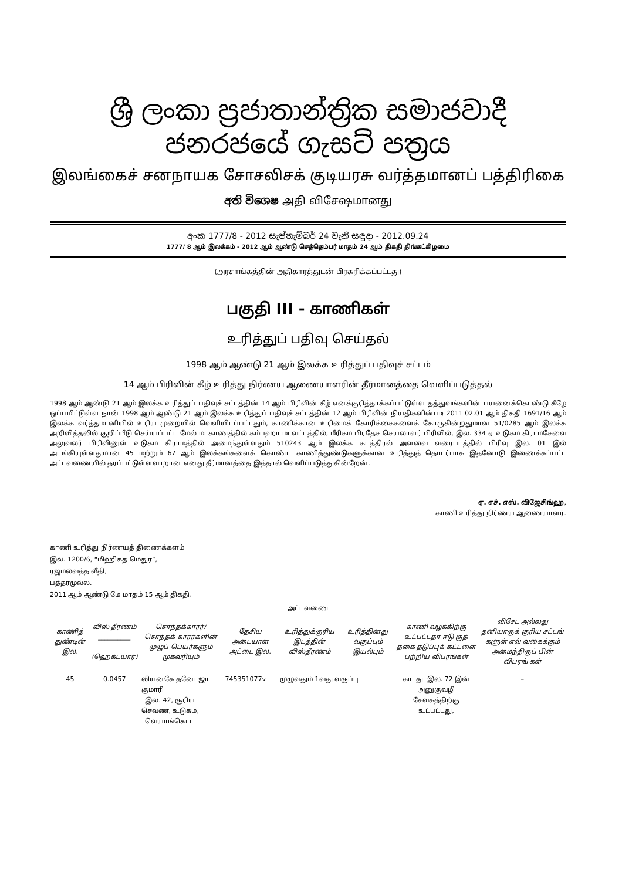ශ්‍රී ලංකා ප්‍රජාතාන්ත්‍රික සමාජවාදී ජනරජයේ ගැසට් පත්‍රය
இலங்கைச் சனநாயக சோசலிசக் குடியரசு வர்த்தமானப் பத்திரிகை
අති විශෙෂ அதி விசேஷமானது
අංක 1777/8 - 2012 සැප්තැම්බර් 24 වැනි සඳුදා - 2012.09.24
1777/ 8 ஆம் இலக்கம் - 2012 ஆம் ஆண்டு செத்தெம்பர் மாதம் 24 ஆம் திகதி திங்கட்கிழமை
(அரசாங்கத்தின் அதிகாரத்துடன் பிரசுரிக்கப்பட்டது)
பகுதி III - காணிகள்
உரித்துப் பதிவு செய்தல்
1998 ஆம் ஆண்டு 21 ஆம் இலக்க உரித்துப் பதிவுச் சட்டம்
14 ஆம் பிரிவின் கீழ் உரித்து நிர்ணய ஆணையாளரின் தீர்மானத்தை வெளிப்படுத்தல்
1998 ஆம் ஆண்டு 21 ஆம் இலக்க உரித்துப் பதிவுச் சட்டத்தின் 14 ஆம் பிரிவின் கீழ் எனக்குரித்தாக்கப்பட்டுள்ள தத்துவங்களின் பயனைக்கொண்டு கீழே ஒப்பமிட்டுள்ள நான் 1998 ஆம் ஆண்டு 21 ஆம் இலக்க உரித்துப் பதிவுச் சட்டத்தின் 12 ஆம் பிரிவின் நியதிகளின்படி 2011.02.01 ஆம் திகதி 1691/16 ஆம் இலக்க வர்த்தமானியில் உரிய முறையில் வெளியிடப்பட்டதும், காணிக்கான உரிமைக் கோரிக்கைகளைக் கோருகின்றதுமான 51/0285 ஆம் இலக்க அறிவித்தலில் குறிப்பீடு செய்யப்பட்ட மேல் மாகாணத்தில் கம்பஹா மாவட்டத்தில், மீரிகம பிரதேச செயலாளர் பிரிவில், இல. 334 ஏ உடுகம கிராமசேவை அலுவலர் பிரிவினுள் உடுகம கிராமத்தில் அமைந்துள்ளதும் 510243 ஆம் இலக்க கடத்திரல் அளவை வரைபடத்தில் பிரிவு இல. 01 இல் அடங்கியுள்ளதுமான 45 மற்றும் 67 ஆம் இலக்கங்களைக் கொண்ட காணித்துண்டுகளுக்கான உரித்துத் தொடர்பாக இதனோடு இணைக்கப்பட்ட அட்டவணையில் தரப்பட்டுள்ளவாறான எனது தீர்மானத்தை இத்தால் வெளிப்படுத்துகின்றேன்.
ஏ. எச். எஸ். விஜேசிங்ஹ,
காணி உரித்து நிர்ணய ஆணையாளர்.
காணி உரித்து நிர்ணயத் திணைக்களம்
இல. 1200/6, “மிஹிகத மெதுர”,
ரஜமல்வத்த வீதி,
பத்தரமுல்ல.
2011 ஆம் ஆண்டு மே மாதம் 15 ஆம் திகதி.
அட்டவணை
| காணித் துண்டின் இல. | விஸ் தீரணம் __________ (ஹெக்டயார்) | சொந்தக்காரர்/ சொந்தக் காரர்களின் முழுப் பெயர்களும் முகவரியும் | தேசிய அடையாள அட்டை இல. | உரித்துக்குரிய இடத்தின் விஸ்தீரணம் | உரித்தினது வகுப்பும் இயல்பும் | காணி வழக்கிற்கு உட்பட்டதா ஈடு குத் தகை தடுப்புக் கட்டளை பற்றிய விபரங்கள் | விசேட அல்லது தனியாருக் குரிய சட்டங் களுள் எவ் வகைக்கும் அமைந்திருப் பின் விபரங் கள் |
| --- | --- | --- | --- | --- | --- | --- | --- |
| 45 | 0.0457 | லியனகே தனோஜா குமாரி இல. 42, சூரிய செவண, உடுகம, வெயாங்கொட | 745351077v | முழுவதும் 1வது வகுப்பு | | கா. து. இல. 72 இன் அனுகுவழி சேவகத்திற்கு உட்பட்டது, | – |